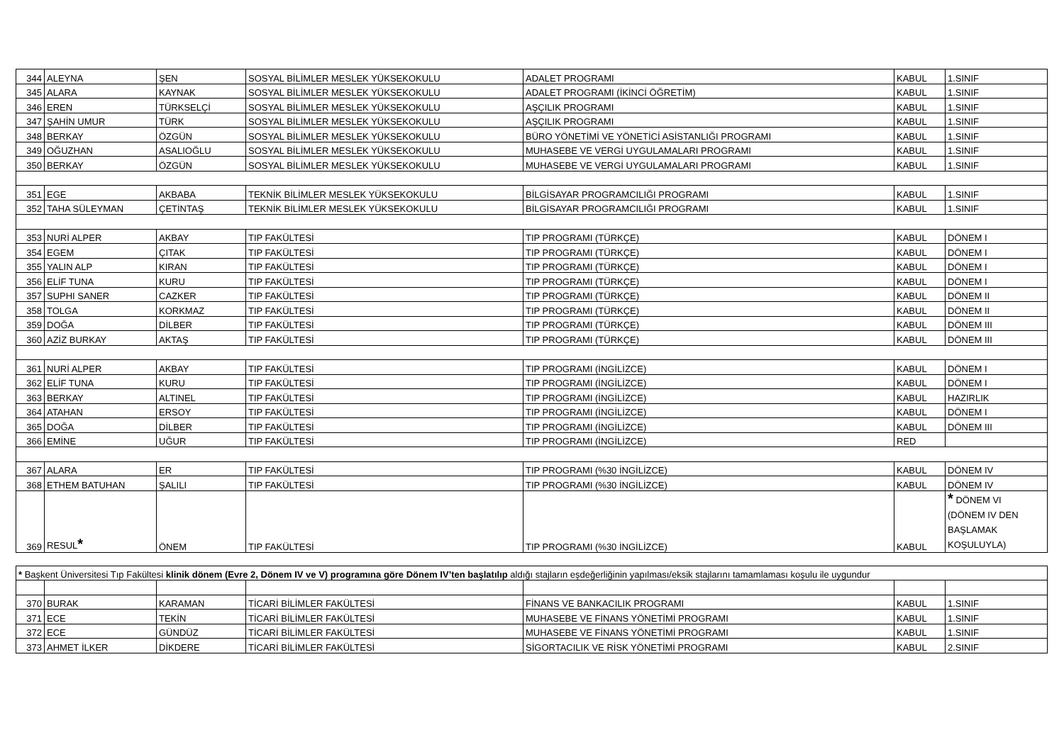| 344 | ALEYNA | ŞEN | SOSYAL BİLİMLER MESLEK YÜKSEKOKULU | ADALET PROGRAMI | KABUL | 1.SINIF |
| 345 | ALARA | KAYNAK | SOSYAL BİLİMLER MESLEK YÜKSEKOKULU | ADALET PROGRAMI (İKİNCİ ÖĞRETİM) | KABUL | 1.SINIF |
| 346 | EREN | TÜRKSELÇİ | SOSYAL BİLİMLER MESLEK YÜKSEKOKULU | AŞÇILIK PROGRAMI | KABUL | 1.SINIF |
| 347 | ŞAHİN UMUR | TÜRK | SOSYAL BİLİMLER MESLEK YÜKSEKOKULU | AŞÇILIK PROGRAMI | KABUL | 1.SINIF |
| 348 | BERKAY | ÖZGÜN | SOSYAL BİLİMLER MESLEK YÜKSEKOKULU | BÜRO YÖNETİMİ VE YÖNETİCİ ASİSTANLIĞI PROGRAMI | KABUL | 1.SINIF |
| 349 | OĞUZHAN | ASALIOĞLU | SOSYAL BİLİMLER MESLEK YÜKSEKOKULU | MUHASEBE VE VERGİ UYGULAMALARI PROGRAMI | KABUL | 1.SINIF |
| 350 | BERKAY | ÖZGÜN | SOSYAL BİLİMLER MESLEK YÜKSEKOKULU | MUHASEBE VE VERGİ UYGULAMALARI PROGRAMI | KABUL | 1.SINIF |
| 351 | EGE | AKBABA | TEKNİK BİLİMLER MESLEK YÜKSEKOKULU | BİLGİSAYAR PROGRAMCILIĞI PROGRAMI | KABUL | 1.SINIF |
| 352 | TAHA SÜLEYMAN | ÇETİNTAŞ | TEKNİK BİLİMLER MESLEK YÜKSEKOKULU | BİLGİSAYAR PROGRAMCILIĞI PROGRAMI | KABUL | 1.SINIF |
| 353 | NURİ ALPER | AKBAY | TIP FAKÜLTESİ | TIP PROGRAMI (TÜRKÇE) | KABUL | DÖNEM I |
| 354 | EGEM | ÇITAK | TIP FAKÜLTESİ | TIP PROGRAMI (TÜRKÇE) | KABUL | DÖNEM I |
| 355 | YALIN ALP | KIRAN | TIP FAKÜLTESİ | TIP PROGRAMI (TÜRKÇE) | KABUL | DÖNEM I |
| 356 | ELİF TUNA | KURU | TIP FAKÜLTESİ | TIP PROGRAMI (TÜRKÇE) | KABUL | DÖNEM I |
| 357 | SUPHI SANER | CAZKER | TIP FAKÜLTESİ | TIP PROGRAMI (TÜRKÇE) | KABUL | DÖNEM II |
| 358 | TOLGA | KORKMAZ | TIP FAKÜLTESİ | TIP PROGRAMI (TÜRKÇE) | KABUL | DÖNEM II |
| 359 | DOĞA | DİLBER | TIP FAKÜLTESİ | TIP PROGRAMI (TÜRKÇE) | KABUL | DÖNEM III |
| 360 | AZİZ BURKAY | AKTAŞ | TIP FAKÜLTESİ | TIP PROGRAMI (TÜRKÇE) | KABUL | DÖNEM III |
| 361 | NURİ ALPER | AKBAY | TIP FAKÜLTESİ | TIP PROGRAMI (İNGİLİZCE) | KABUL | DÖNEM I |
| 362 | ELİF TUNA | KURU | TIP FAKÜLTESİ | TIP PROGRAMI (İNGİLİZCE) | KABUL | DÖNEM I |
| 363 | BERKAY | ALTINEL | TIP FAKÜLTESİ | TIP PROGRAMI (İNGİLİZCE) | KABUL | HAZIRLIK |
| 364 | ATAHAN | ERSOY | TIP FAKÜLTESİ | TIP PROGRAMI (İNGİLİZCE) | KABUL | DÖNEM I |
| 365 | DOĞA | DİLBER | TIP FAKÜLTESİ | TIP PROGRAMI (İNGİLİZCE) | KABUL | DÖNEM III |
| 366 | EMİNE | UĞUR | TIP FAKÜLTESİ | TIP PROGRAMI (İNGİLİZCE) | RED | |
| 367 | ALARA | ER | TIP FAKÜLTESİ | TIP PROGRAMI (%30 İNGİLİZCE) | KABUL | DÖNEM IV |
| 368 | ETHEM BATUHAN | ŞALILI | TIP FAKÜLTESİ | TIP PROGRAMI (%30 İNGİLİZCE) | KABUL | DÖNEM IV |
| 369 | RESUL * | ÖNEM | TIP FAKÜLTESİ | TIP PROGRAMI (%30 İNGİLİZCE) | KABUL | * DÖNEM VI (DÖNEM IV DEN BAŞLAMAK KOŞULUYLA) |
| * Başkent Üniversitesi Tıp Fakültesi klinik dönem (Evre 2, Dönem IV ve V) programına göre Dönem IV’ten başlatılıp aldığı stajların eşdeğerliğinin yapılması/eksik stajlarını tamamlaması koşulu ile uygundur | | | | | | |
| 370 | BURAK | KARAMAN | TİCARİ BİLİMLER FAKÜLTESİ | FİNANS VE BANKACILIK PROGRAMI | KABUL | 1.SINIF |
| 371 | ECE | TEKİN | TİCARİ BİLİMLER FAKÜLTESİ | MUHASEBE VE FİNANS YÖNETİMİ PROGRAMI | KABUL | 1.SINIF |
| 372 | ECE | GÜNDÜZ | TİCARİ BİLİMLER FAKÜLTESİ | MUHASEBE VE FİNANS YÖNETİMİ PROGRAMI | KABUL | 1.SINIF |
| 373 | AHMET İLKER | DİKDERE | TİCARİ BİLİMLER FAKÜLTESİ | SİGORTACILIK VE RİSK YÖNETİMİ PROGRAMI | KABUL | 2.SINIF |